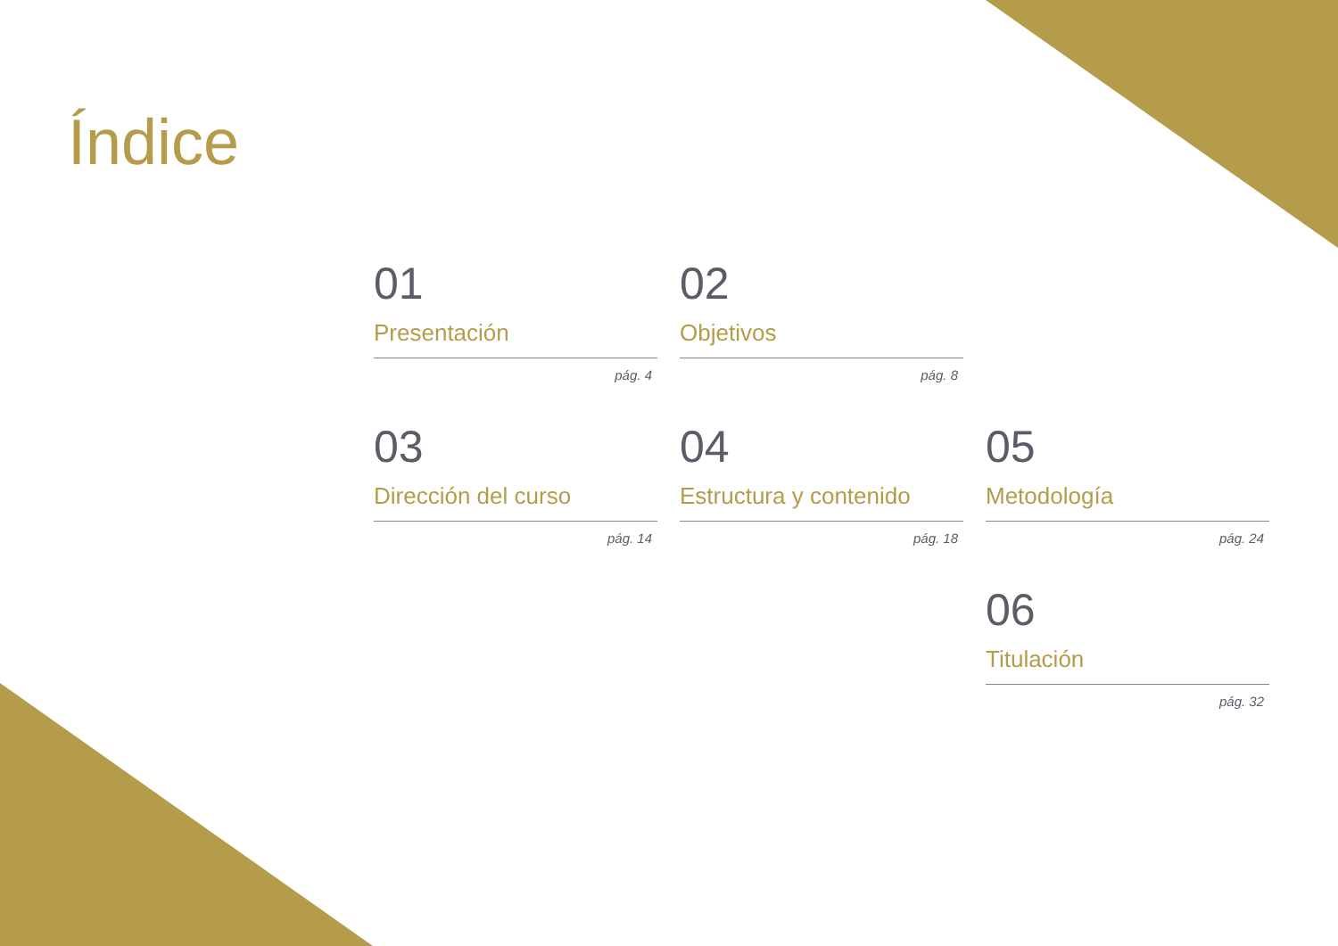Índice
01
Presentación
pág. 4
02
Objetivos
pág. 8
03
Dirección del curso
pág. 14
04
Estructura y contenido
pág. 18
05
Metodología
pág. 24
06
Titulación
pág. 32